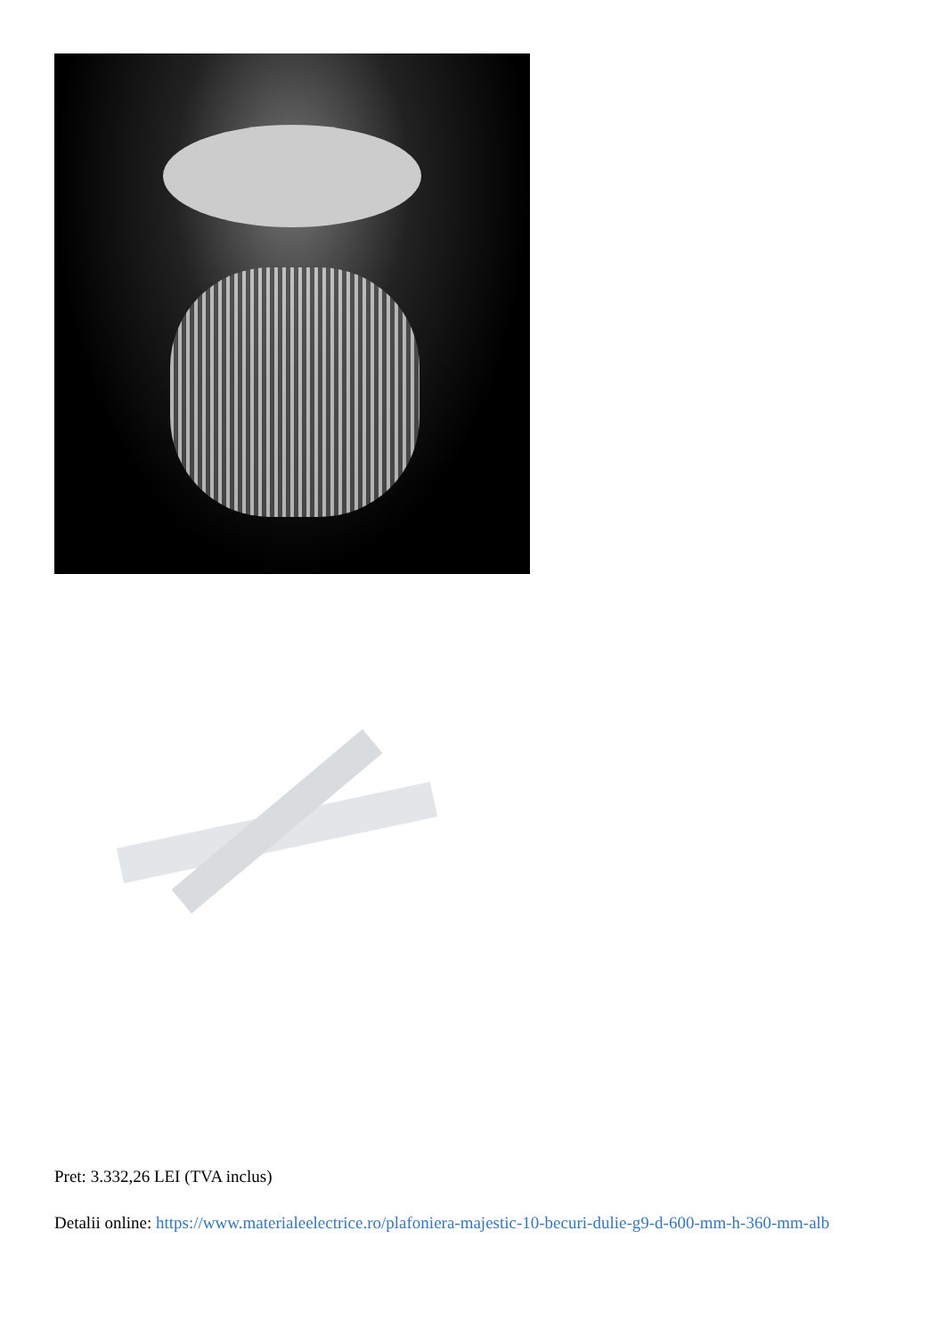Pret: 3.332,26 LEI (TVA inclus)
Detalii online: https://www.materialeelectrice.ro/plafoniera-majestic-10-becuri-dulie-g9-d-600-mm-h-360-mm-alb